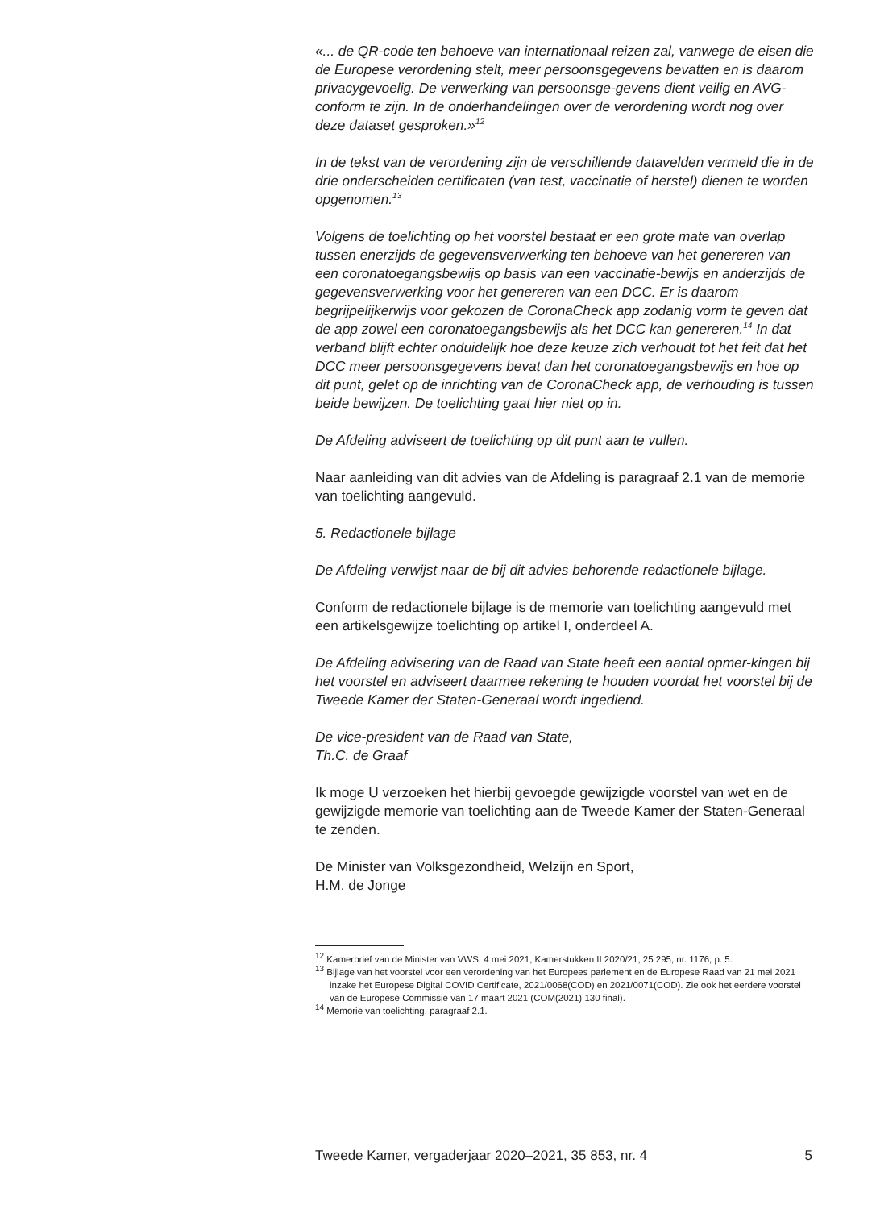«... de QR-code ten behoeve van internationaal reizen zal, vanwege de eisen die de Europese verordening stelt, meer persoonsgegevens bevatten en is daarom privacygevoelig. De verwerking van persoonsge-gevens dient veilig en AVG-conform te zijn. In de onderhandelingen over de verordening wordt nog over deze dataset gesproken.»<sup>12</sup>
In de tekst van de verordening zijn de verschillende datavelden vermeld die in de drie onderscheiden certificaten (van test, vaccinatie of herstel) dienen te worden opgenomen.<sup>13</sup>
Volgens de toelichting op het voorstel bestaat er een grote mate van overlap tussen enerzijds de gegevensverwerking ten behoeve van het genereren van een coronatoegangsbewijs op basis van een vaccinatie-bewijs en anderzijds de gegevensverwerking voor het genereren van een DCC. Er is daarom begrijpelijkerwijs voor gekozen de CoronaCheck app zodanig vorm te geven dat de app zowel een coronatoegangsbewijs als het DCC kan genereren.<sup>14</sup> In dat verband blijft echter onduidelijk hoe deze keuze zich verhoudt tot het feit dat het DCC meer persoonsgegevens bevat dan het coronatoegangsbewijs en hoe op dit punt, gelet op de inrichting van de CoronaCheck app, de verhouding is tussen beide bewijzen. De toelichting gaat hier niet op in.
De Afdeling adviseert de toelichting op dit punt aan te vullen.
Naar aanleiding van dit advies van de Afdeling is paragraaf 2.1 van de memorie van toelichting aangevuld.
5. Redactionele bijlage
De Afdeling verwijst naar de bij dit advies behorende redactionele bijlage.
Conform de redactionele bijlage is de memorie van toelichting aangevuld met een artikelsgewijze toelichting op artikel I, onderdeel A.
De Afdeling advisering van de Raad van State heeft een aantal opmer-kingen bij het voorstel en adviseert daarmee rekening te houden voordat het voorstel bij de Tweede Kamer der Staten-Generaal wordt ingediend.
De vice-president van de Raad van State,
Th.C. de Graaf
Ik moge U verzoeken het hierbij gevoegde gewijzigde voorstel van wet en de gewijzigde memorie van toelichting aan de Tweede Kamer der Staten-Generaal te zenden.
De Minister van Volksgezondheid, Welzijn en Sport,
H.M. de Jonge
<sup>12</sup> Kamerbrief van de Minister van VWS, 4 mei 2021, Kamerstukken II 2020/21, 25 295, nr. 1176, p. 5.
<sup>13</sup> Bijlage van het voorstel voor een verordening van het Europees parlement en de Europese Raad van 21 mei 2021 inzake het Europese Digital COVID Certificate, 2021/0068(COD) en 2021/0071(COD). Zie ook het eerdere voorstel van de Europese Commissie van 17 maart 2021 (COM(2021) 130 final).
<sup>14</sup> Memorie van toelichting, paragraaf 2.1.
Tweede Kamer, vergaderjaar 2020–2021, 35 853, nr. 4 5